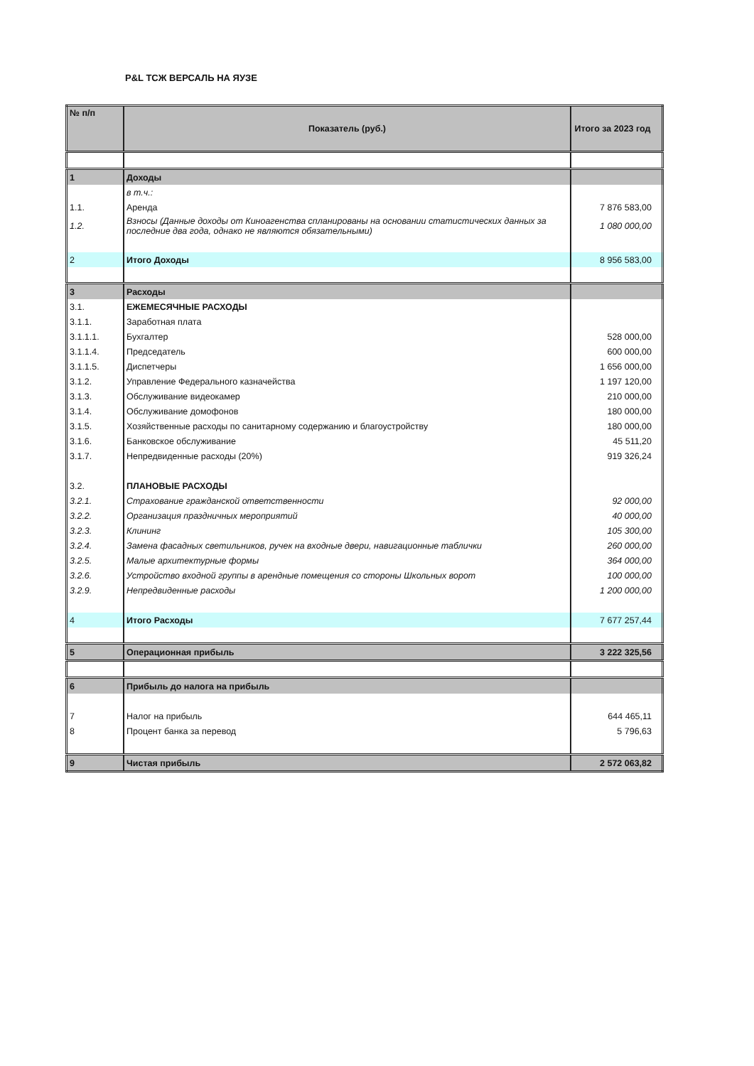P&L ТСЖ ВЕРСАЛЬ НА ЯУЗЕ
| № п/п | Показатель (руб.) | Итого за 2023 год |
| --- | --- | --- |
| 1 | Доходы | |
| | в т.ч.: | |
| 1.1. | Аренда | 7 876 583,00 |
| 1.2. | Взносы (Данные доходы от Киноагенства спланированы на основании статистических данных за последние два года, однако не являются обязательными) | 1 080 000,00 |
| 2 | Итого Доходы | 8 956 583,00 |
| 3 | Расходы | |
| 3.1. | ЕЖЕМЕСЯЧНЫЕ РАСХОДЫ | |
| 3.1.1. | Заработная плата | |
| 3.1.1.1. | Бухгалтер | 528 000,00 |
| 3.1.1.4. | Председатель | 600 000,00 |
| 3.1.1.5. | Диспетчеры | 1 656 000,00 |
| 3.1.2. | Управление Федерального казначейства | 1 197 120,00 |
| 3.1.3. | Обслуживание видеокамер | 210 000,00 |
| 3.1.4. | Обслуживание домофонов | 180 000,00 |
| 3.1.5. | Хозяйственные расходы по санитарному содержанию и благоустройству | 180 000,00 |
| 3.1.6. | Банковское обслуживание | 45 511,20 |
| 3.1.7. | Непредвиденные расходы (20%) | 919 326,24 |
| 3.2. | ПЛАНОВЫЕ РАСХОДЫ | |
| 3.2.1. | Страхование гражданской ответственности | 92 000,00 |
| 3.2.2. | Организация праздничных мероприятий | 40 000,00 |
| 3.2.3. | Клининг | 105 300,00 |
| 3.2.4. | Замена фасадных светильников, ручек на входные двери, навигационные таблички | 260 000,00 |
| 3.2.5. | Малые архитектурные формы | 364 000,00 |
| 3.2.6. | Устройство входной группы в арендные помещения со стороны Школьных ворот | 100 000,00 |
| 3.2.9. | Непредвиденные расходы | 1 200 000,00 |
| 4 | Итого Расходы | 7 677 257,44 |
| 5 | Операционная прибыль | 3 222 325,56 |
| 6 | Прибыль до налога на прибыль | |
| 7 | Налог на прибыль | 644 465,11 |
| 8 | Процент банка за перевод | 5 796,63 |
| 9 | Чистая прибыль | 2 572 063,82 |